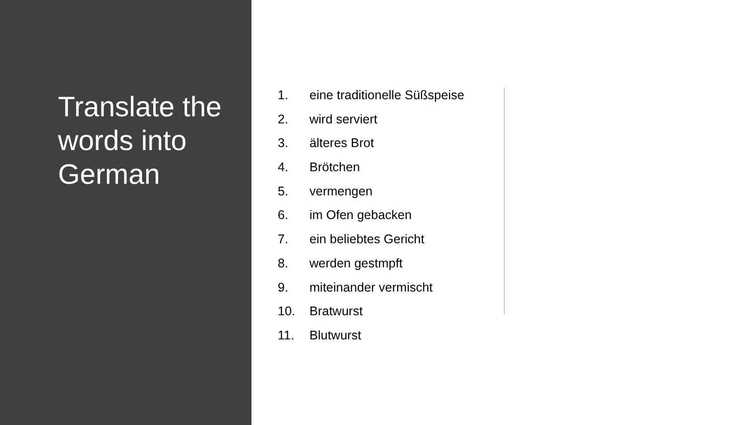Translate the words into German
1. eine traditionelle Süßspeise
2. wird serviert
3. älteres Brot
4. Brötchen
5. vermengen
6. im Ofen gebacken
7. ein beliebtes Gericht
8. werden gestmpft
9. miteinander vermischt
10. Bratwurst
11. Blutwurst